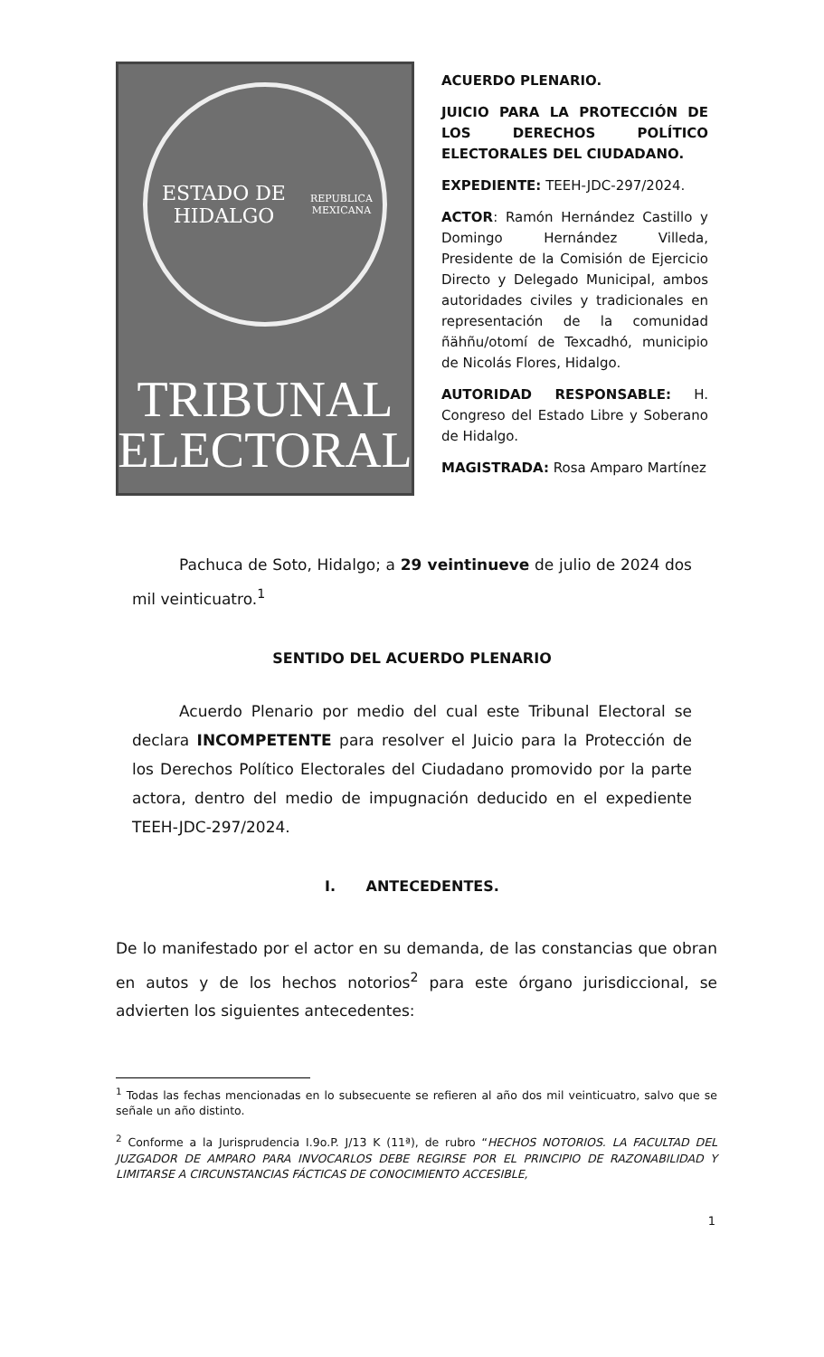ESTADO DE HIDALGO
REPUBLICA MEXICANA
TRIBUNAL
ELECTORAL
ACUERDO PLENARIO.
JUICIO PARA LA PROTECCIÓN DE LOS DERECHOS POLÍTICO ELECTORALES DEL CIUDADANO.
EXPEDIENTE: TEEH-JDC-297/2024.
ACTOR: Ramón Hernández Castillo y Domingo Hernández Villeda, Presidente de la Comisión de Ejercicio Directo y Delegado Municipal, ambos autoridades civiles y tradicionales en representación de la comunidad ñähñu/otomí de Texcadhó, municipio de Nicolás Flores, Hidalgo.
AUTORIDAD RESPONSABLE: H. Congreso del Estado Libre y Soberano de Hidalgo.
MAGISTRADA: Rosa Amparo Martínez
Pachuca de Soto, Hidalgo; a 29 veintinueve de julio de 2024 dos mil veinticuatro.<sup>1</sup>
SENTIDO DEL ACUERDO PLENARIO
Acuerdo Plenario por medio del cual este Tribunal Electoral se declara INCOMPETENTE para resolver el Juicio para la Protección de los Derechos Político Electorales del Ciudadano promovido por la parte actora, dentro del medio de impugnación deducido en el expediente TEEH-JDC-297/2024.
I. ANTECEDENTES.
De lo manifestado por el actor en su demanda, de las constancias que obran en autos y de los hechos notorios<sup>2</sup> para este órgano jurisdiccional, se advierten los siguientes antecedentes:
<sup>1</sup> Todas las fechas mencionadas en lo subsecuente se refieren al año dos mil veinticuatro, salvo que se señale un año distinto.
<sup>2</sup> Conforme a la Jurisprudencia I.9o.P. J/13 K (11ª), de rubro “HECHOS NOTORIOS. LA FACULTAD DEL JUZGADOR DE AMPARO PARA INVOCARLOS DEBE REGIRSE POR EL PRINCIPIO DE RAZONABILIDAD Y LIMITARSE A CIRCUNSTANCIAS FÁCTICAS DE CONOCIMIENTO ACCESIBLE,
1